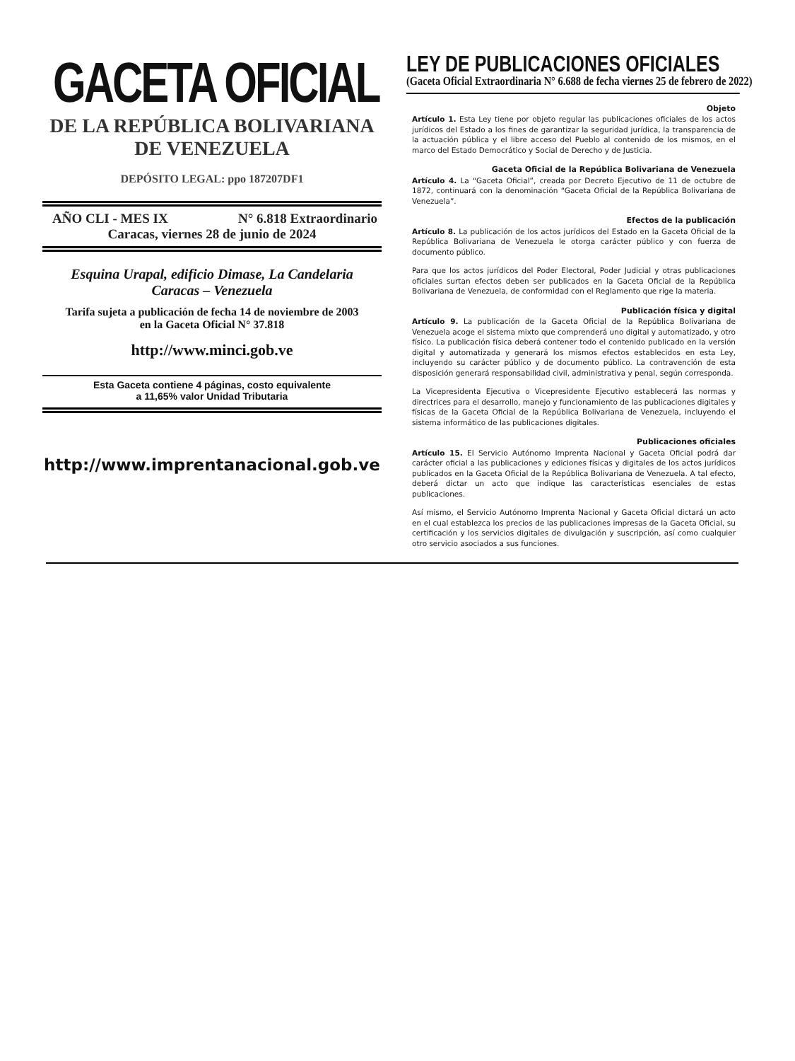GACETA OFICIAL
DE LA REPÚBLICA BOLIVARIANA
DE VENEZUELA
DEPÓSITO LEGAL: ppo 187207DF1
AÑO CLI - MES IX N° 6.818 Extraordinario
Caracas, viernes 28 de junio de 2024
Esquina Urapal, edificio Dimase, La Candelaria
Caracas – Venezuela
Tarifa sujeta a publicación de fecha 14 de noviembre de 2003
en la Gaceta Oficial N° 37.818
http://www.minci.gob.ve
Esta Gaceta contiene 4 páginas, costo equivalente
a 11,65% valor Unidad Tributaria
http://www.imprentanacional.gob.ve
LEY DE PUBLICACIONES OFICIALES
(Gaceta Oficial Extraordinaria N° 6.688 de fecha viernes 25 de febrero de 2022)
Objeto
Artículo 1. Esta Ley tiene por objeto regular las publicaciones oficiales de los actos jurídicos del Estado a los fines de garantizar la seguridad jurídica, la transparencia de la actuación pública y el libre acceso del Pueblo al contenido de los mismos, en el marco del Estado Democrático y Social de Derecho y de Justicia.
Gaceta Oficial de la República Bolivariana de Venezuela
Artículo 4. La “Gaceta Oficial”, creada por Decreto Ejecutivo de 11 de octubre de 1872, continuará con la denominación “Gaceta Oficial de la República Bolivariana de Venezuela”.
Efectos de la publicación
Artículo 8. La publicación de los actos jurídicos del Estado en la Gaceta Oficial de la República Bolivariana de Venezuela le otorga carácter público y con fuerza de documento público.
Para que los actos jurídicos del Poder Electoral, Poder Judicial y otras publicaciones oficiales surtan efectos deben ser publicados en la Gaceta Oficial de la República Bolivariana de Venezuela, de conformidad con el Reglamento que rige la materia.
Publicación física y digital
Artículo 9. La publicación de la Gaceta Oficial de la República Bolivariana de Venezuela acoge el sistema mixto que comprenderá uno digital y automatizado, y otro físico. La publicación física deberá contener todo el contenido publicado en la versión digital y automatizada y generará los mismos efectos establecidos en esta Ley, incluyendo su carácter público y de documento público. La contravención de esta disposición generará responsabilidad civil, administrativa y penal, según corresponda.
La Vicepresidenta Ejecutiva o Vicepresidente Ejecutivo establecerá las normas y directrices para el desarrollo, manejo y funcionamiento de las publicaciones digitales y físicas de la Gaceta Oficial de la República Bolivariana de Venezuela, incluyendo el sistema informático de las publicaciones digitales.
Publicaciones oficiales
Artículo 15. El Servicio Autónomo Imprenta Nacional y Gaceta Oficial podrá dar carácter oficial a las publicaciones y ediciones físicas y digitales de los actos jurídicos publicados en la Gaceta Oficial de la República Bolivariana de Venezuela. A tal efecto, deberá dictar un acto que indique las características esenciales de estas publicaciones.
Así mismo, el Servicio Autónomo Imprenta Nacional y Gaceta Oficial dictará un acto en el cual establezca los precios de las publicaciones impresas de la Gaceta Oficial, su certificación y los servicios digitales de divulgación y suscripción, así como cualquier otro servicio asociados a sus funciones.